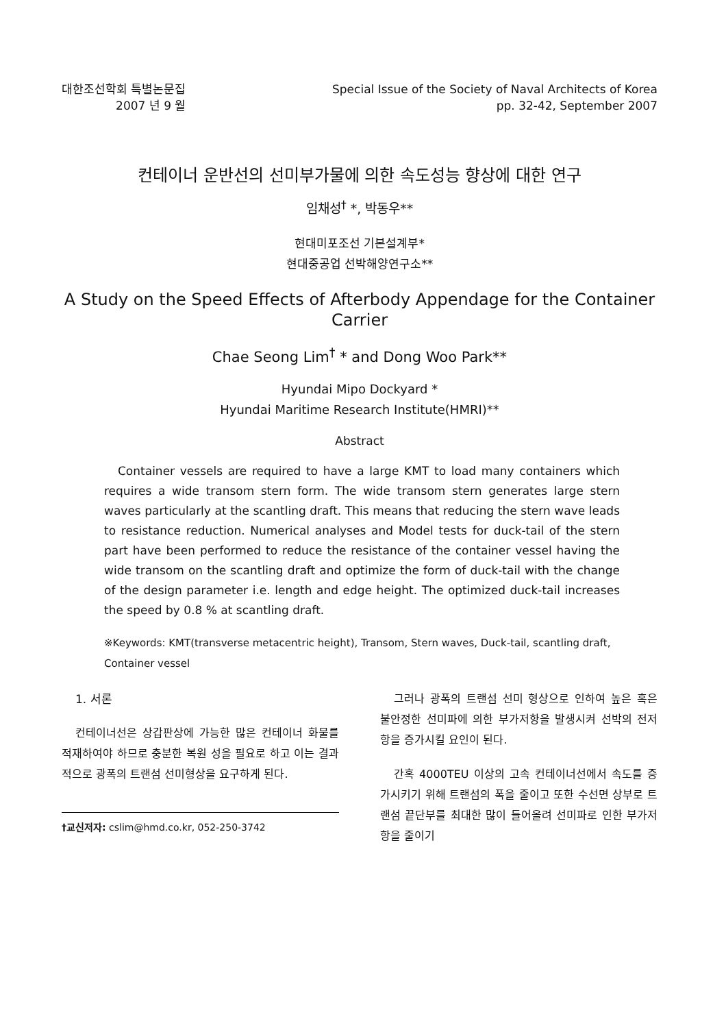대한조선학회 특별논문집
2007 년 9 월
Special Issue of the Society of Naval Architects of Korea
pp. 32-42, September 2007
컨테이너 운반선의 선미부가물에 의한 속도성능 향상에 대한 연구
임채성<sup>†</sup> *, 박동우**
현대미포조선 기본설계부*
현대중공업 선박해양연구소**
A Study on the Speed Effects of Afterbody Appendage for the Container Carrier
Chae Seong Lim<sup>†</sup> * and Dong Woo Park**
Hyundai Mipo Dockyard *
Hyundai Maritime Research Institute(HMRI)**
Abstract
Container vessels are required to have a large KMT to load many containers which requires a wide transom stern form. The wide transom stern generates large stern waves particularly at the scantling draft. This means that reducing the stern wave leads to resistance reduction. Numerical analyses and Model tests for duck-tail of the stern part have been performed to reduce the resistance of the container vessel having the wide transom on the scantling draft and optimize the form of duck-tail with the change of the design parameter i.e. length and edge height. The optimized duck-tail increases the speed by 0.8 % at scantling draft.
※Keywords: KMT(transverse metacentric height), Transom, Stern waves, Duck-tail, scantling draft, Container vessel
1. 서론
컨테이너선은 상갑판상에 가능한 많은 컨테이너 화물를 적재하여야 하므로 충분한 복원 성을 필요로 하고 이는 결과적으로 광폭의 트랜섬 선미형상을 요구하게 된다.
†교신저자: cslim@hmd.co.kr, 052-250-3742
그러나 광폭의 트랜섬 선미 형상으로 인하여 높은 혹은 불안정한 선미파에 의한 부가저항을 발생시켜 선박의 전저항을 증가시킬 요인이 된다.
간혹 4000TEU 이상의 고속 컨테이너선에서 속도를 증가시키기 위해 트랜섬의 폭을 줄이고 또한 수선면 상부로 트랜섬 끝단부를 최대한 많이 들어올려 선미파로 인한 부가저항을 줄이기